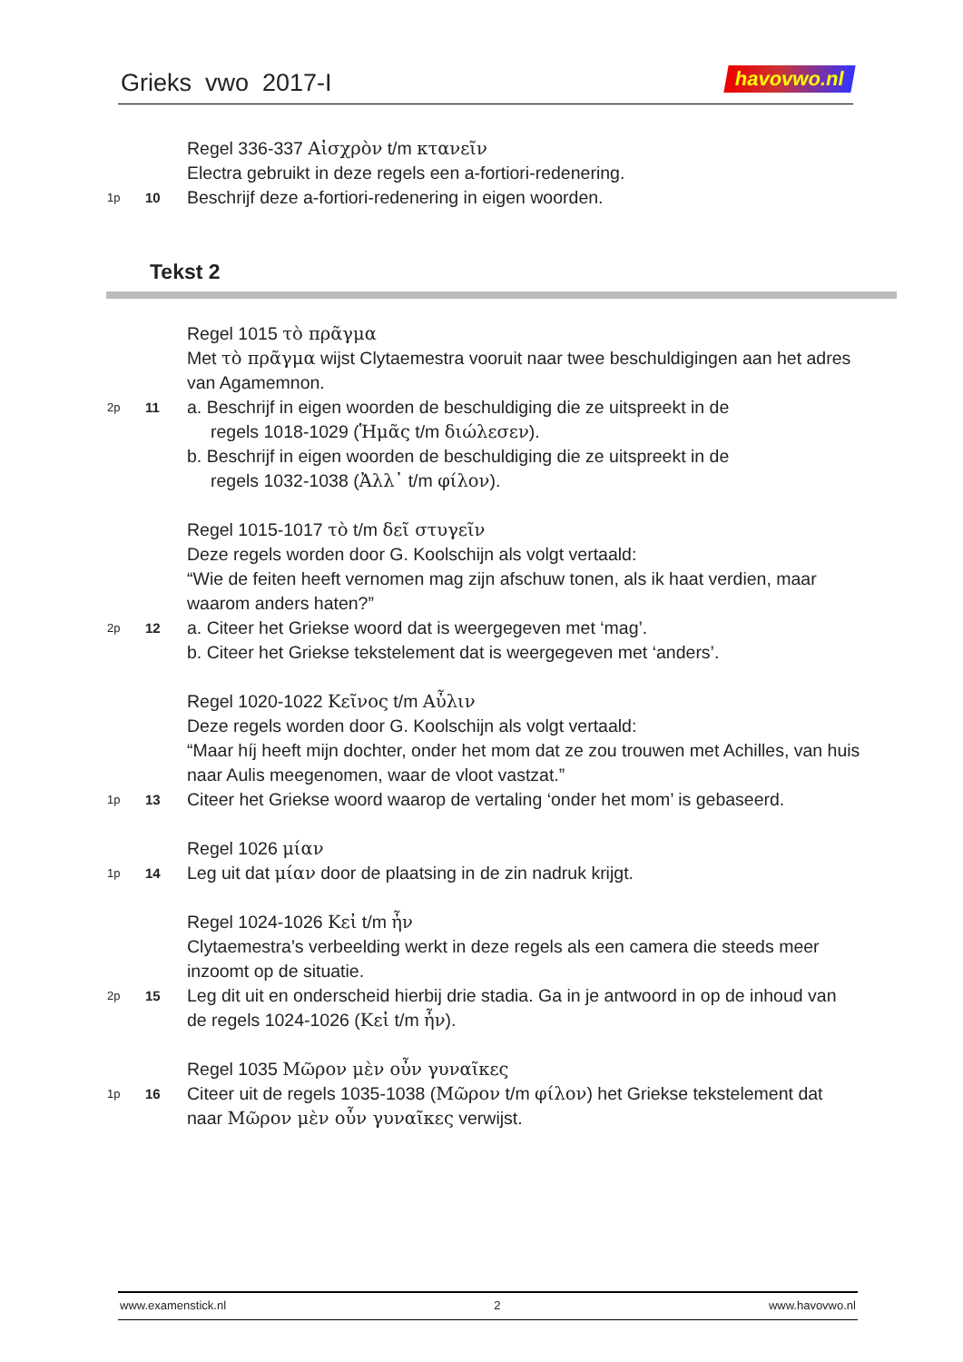Grieks vwo 2017-I
havovwo.nl
Regel 336-337 Αἰσχρὸν t/m κτανεῖν
Electra gebruikt in deze regels een a-fortiori-redenering.
1p 10 Beschrijf deze a-fortiori-redenering in eigen woorden.
Tekst 2
Regel 1015 τὸ πρᾶγμα
Met τὸ πρᾶγμα wijst Clytaemestra vooruit naar twee beschuldigingen aan het adres van Agamemnon.
2p 11 a. Beschrijf in eigen woorden de beschuldiging die ze uitspreekt in de
regels 1018-1029 (Ἡμᾶς t/m διώλεσεν).
b. Beschrijf in eigen woorden de beschuldiging die ze uitspreekt in de
regels 1032-1038 (Ἀλλ᾽ t/m φίλον).
Regel 1015-1017 τὸ t/m δεῖ στυγεῖν
Deze regels worden door G. Koolschijn als volgt vertaald:
“Wie de feiten heeft vernomen mag zijn afschuw tonen, als ik haat verdien, maar waarom anders haten?”
2p 12 a. Citeer het Griekse woord dat is weergegeven met ‘mag’.
b. Citeer het Griekse tekstelement dat is weergegeven met ‘anders’.
Regel 1020-1022 Κεῖνος t/m Αὖλιν
Deze regels worden door G. Koolschijn als volgt vertaald:
“Maar híj heeft mijn dochter, onder het mom dat ze zou trouwen met Achilles, van huis naar Aulis meegenomen, waar de vloot vastzat.”
1p 13 Citeer het Griekse woord waarop de vertaling ‘onder het mom’ is gebaseerd.
Regel 1026 μίαν
1p 14 Leg uit dat μίαν door de plaatsing in de zin nadruk krijgt.
Regel 1024-1026 Κεἰ t/m ἦν
Clytaemestra’s verbeelding werkt in deze regels als een camera die steeds meer inzoomt op de situatie.
2p 15 Leg dit uit en onderscheid hierbij drie stadia. Ga in je antwoord in op de inhoud van de regels 1024-1026 (Κεἰ t/m ἦν).
Regel 1035 Μῶρον μὲν οὖν γυναῖκες
1p 16 Citeer uit de regels 1035-1038 (Μῶρον t/m φίλον) het Griekse tekstelement dat naar Μῶρον μὲν οὖν γυναῖκες verwijst.
www.examenstick.nl 2 www.havovwo.nl